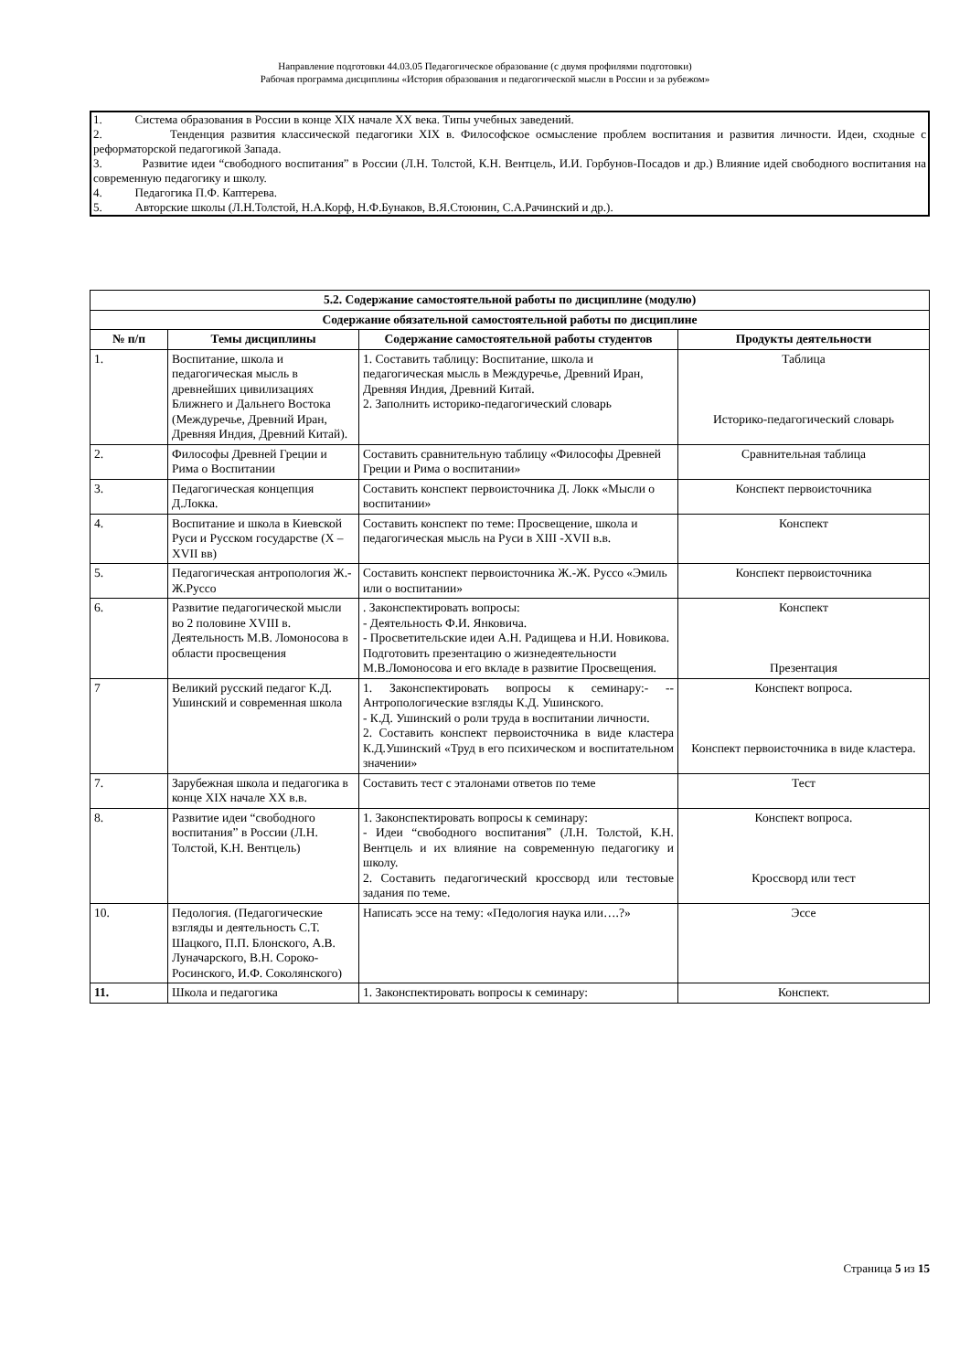Направление подготовки 44.03.05 Педагогическое образование (с двумя профилями подготовки)
Рабочая программа дисциплины «История образования и педагогической мысли в России и за рубежом»
1. Система образования в России в конце XIX начале XX века. Типы учебных заведений.
2. Тенденция развития классической педагогики XIX в. Философское осмысление проблем воспитания и развития личности. Идеи, сходные с реформаторской педагогикой Запада.
3. Развитие идеи “свободного воспитания” в России (Л.Н. Толстой, К.Н. Вентцель, И.И. Горбунов-Посадов и др.) Влияние идей свободного воспитания на современную педагогику и школу.
4. Педагогика П.Ф. Каптерева.
5. Авторские школы (Л.Н.Толстой, Н.А.Корф, Н.Ф.Бунаков, В.Я.Стоюнин, С.А.Рачинский и др.).
| 5.2. Содержание самостоятельной работы по дисциплине (модулю) | | | |
| --- | --- | --- | --- |
| Содержание обязательной самостоятельной работы по дисциплине | | | |
| № п/п | Темы дисциплины | Содержание самостоятельной работы студентов | Продукты деятельности |
| 1. | Воспитание, школа и педагогическая мысль в древнейших цивилизациях Ближнего и Дальнего Востока (Междуречье, Древний Иран, Древняя Индия, Древний Китай). | 1. Составить таблицу: Воспитание, школа и педагогическая мысль в Междуречье, Древний Иран, Древняя Индия, Древний Китай. 2. Заполнить историко-педагогический словарь | Таблица Историко-педагогический словарь |
| 2. | Философы Древней Греции и Рима о Воспитании | Составить сравнительную таблицу «Философы Древней Греции и Рима о воспитании» | Сравнительная таблица |
| 3. | Педагогическая концепция Д.Локка. | Составить конспект первоисточника Д. Локк «Мысли о воспитании» | Конспект первоисточника |
| 4. | Воспитание и школа в Киевской Руси и Русском государстве (X –XVII вв) | Составить конспект по теме: Просвещение, школа и педагогическая мысль на Руси в XIII -XVII в.в. | Конспект |
| 5. | Педагогическая антропология Ж.-Ж.Руссо | Составить конспект первоисточника Ж.-Ж. Руссо «Эмиль или о воспитании» | Конспект первоисточника |
| 6. | Развитие педагогической мысли во 2 половине XVIII в. Деятельность М.В. Ломоносова в области просвещения | . Законспектировать вопросы: - Деятельность Ф.И. Янковича. - Просветительские идеи А.Н. Радищева и Н.И. Новикова. Подготовить презентацию о жизнедеятельности М.В.Ломоносова и его вкладе в развитие Просвещения. | Конспект Презентация |
| 7 | Великий русский педагог К.Д. Ушинский и современная школа | 1. Законспектировать вопросы к семинару:- --Антропологические взгляды К.Д. Ушинского. - К.Д. Ушинский о роли труда в воспитании личности. 2. Составить конспект первоисточника в виде кластера К.Д.Ушинский «Труд в его психическом и воспитательном значении» | Конспект вопроса. Конспект первоисточника в виде кластера. |
| 7. | Зарубежная школа и педагогика в конце XIX начале XX в.в. | Составить тест с эталонами ответов по теме | Тест |
| 8. | Развитие идеи “свободного воспитания” в России (Л.Н. Толстой, К.Н. Вентцель) | 1. Законспектировать вопросы к семинару: - Идеи “свободного воспитания” (Л.Н. Толстой, К.Н. Вентцель и их влияние на современную педагогику и школу. 2. Составить педагогический кроссворд или тестовые задания по теме. | Конспект вопроса. Кроссворд или тест |
| 10. | Педология. (Педагогические взгляды и деятельность С.Т. Шацкого, П.П. Блонского, А.В. Луначарского, В.Н. Сороко-Росинского, И.Ф. Соколянского) | Написать эссе на тему: «Педология наука или….?» | Эссе |
| 11. | Школа и педагогика | 1. Законспектировать вопросы к семинару: | Конспект. |
Страница 5 из 15